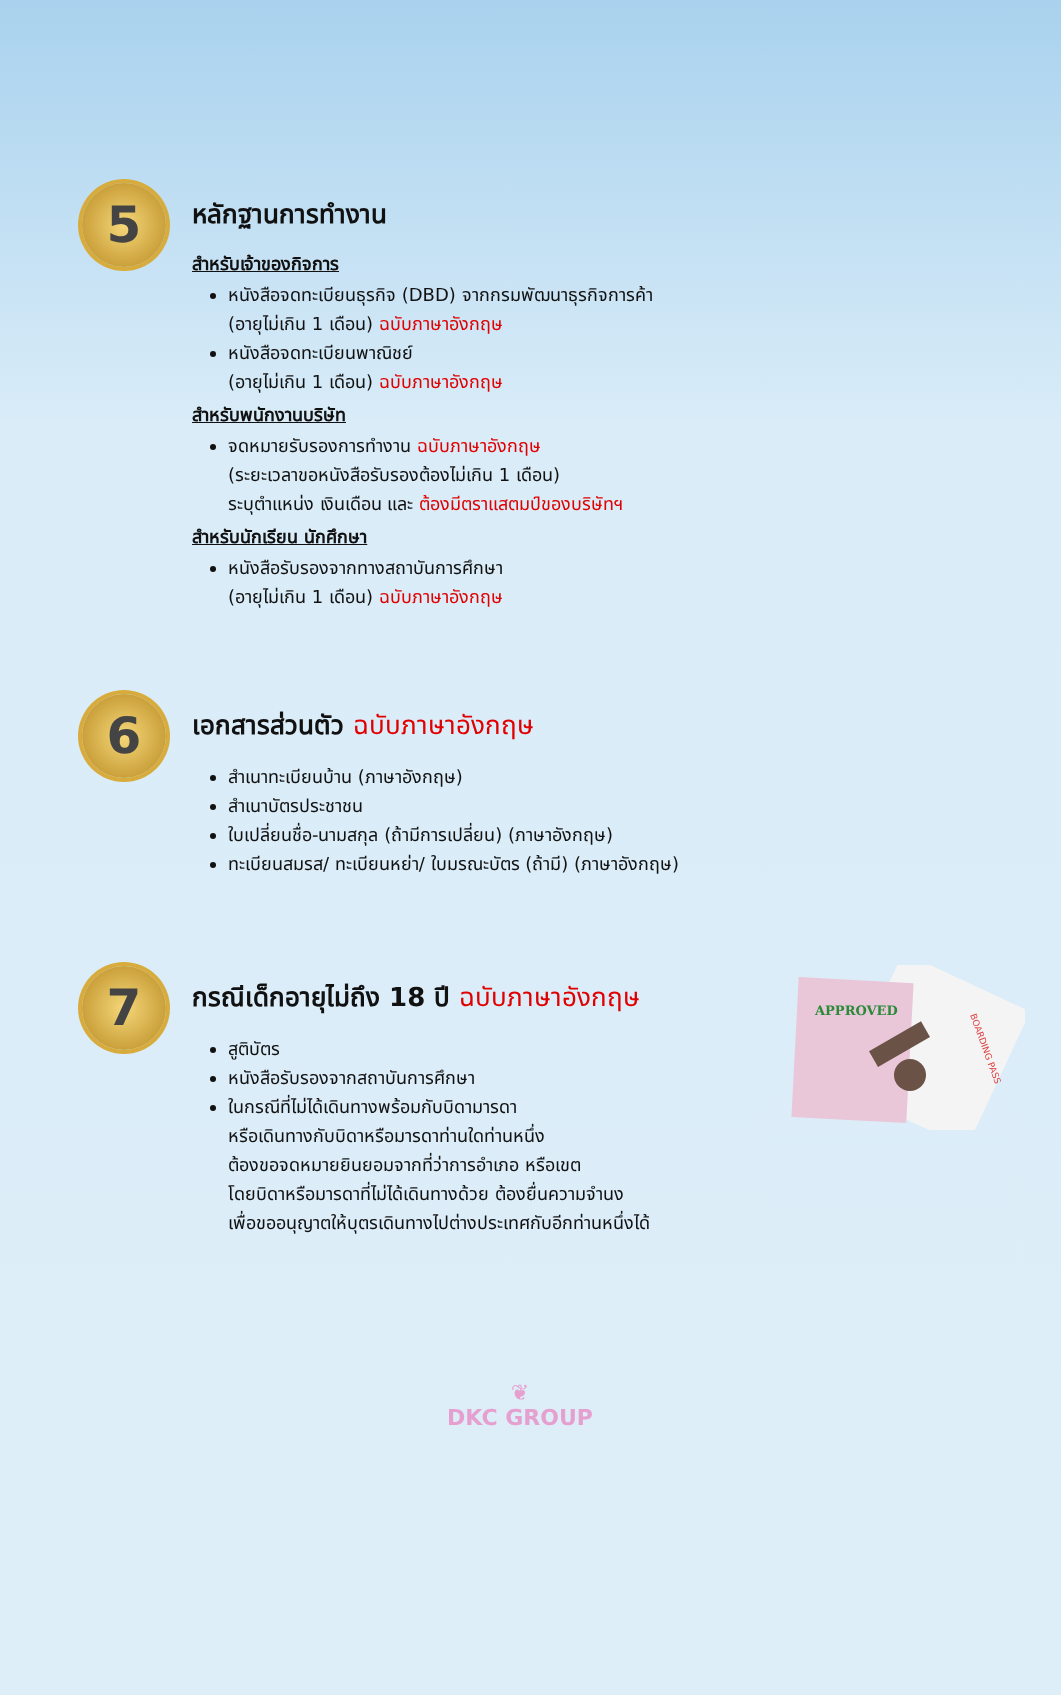5
หลักฐานการทำงาน
สำหรับเจ้าของกิจการ
หนังสือจดทะเบียนธุรกิจ (DBD) จากกรมพัฒนาธุรกิจการค้า
(อายุไม่เกิน 1 เดือน) ฉบับภาษาอังกฤษ
หนังสือจดทะเบียนพาณิชย์
(อายุไม่เกิน 1 เดือน) ฉบับภาษาอังกฤษ
สำหรับพนักงานบริษัท
จดหมายรับรองการทำงาน ฉบับภาษาอังกฤษ
(ระยะเวลาขอหนังสือรับรองต้องไม่เกิน 1 เดือน)
ระบุตำแหน่ง เงินเดือน และ ต้องมีตราแสตมป์ของบริษัทฯ
สำหรับนักเรียน นักศึกษา
หนังสือรับรองจากทางสถาบันการศึกษา
(อายุไม่เกิน 1 เดือน) ฉบับภาษาอังกฤษ
6
เอกสารส่วนตัว ฉบับภาษาอังกฤษ
สำเนาทะเบียนบ้าน (ภาษาอังกฤษ)
สำเนาบัตรประชาชน
ใบเปลี่ยนชื่อ-นามสกุล (ถ้ามีการเปลี่ยน) (ภาษาอังกฤษ)
ทะเบียนสมรส/ ทะเบียนหย่า/ ใบมรณะบัตร (ถ้ามี) (ภาษาอังกฤษ)
7
กรณีเด็กอายุไม่ถึง 18 ปี ฉบับภาษาอังกฤษ
สูติบัตร
หนังสือรับรองจากสถาบันการศึกษา
ในกรณีที่ไม่ได้เดินทางพร้อมกับบิดามารดา
หรือเดินทางกับบิดาหรือมารดาท่านใดท่านหนึ่ง
ต้องขอจดหมายยินยอมจากที่ว่าการอำเภอ หรือเขต
โดยบิดาหรือมารดาที่ไม่ได้เดินทางด้วย ต้องยื่นความจำนง
เพื่อขออนุญาตให้บุตรเดินทางไปต่างประเทศกับอีกท่านหนึ่งได้
APPROVED
BOARDING PASS
❦
DKC GROUP